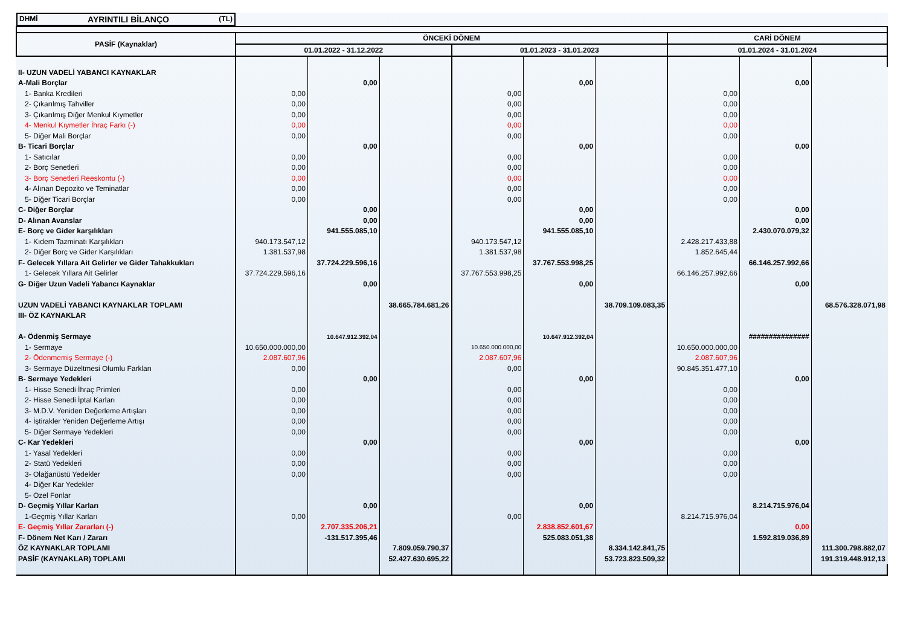| DHMİ AYRINTILI BİLANÇO (TL) | | | | | | | | | |
| PASİF (Kaynaklar) | ÖNCEKİ DÖNEM | | | | | | CARİ DÖNEM | | |
| | 01.01.2022 - 31.12.2022 | | | 01.01.2023 - 31.01.2023 | | | 01.01.2024 - 31.01.2024 | | |
| II- UZUN VADELİ YABANCI KAYNAKLAR | | | | | | | | | |
| A-Mali Borçlar | | 0,00 | | | 0,00 | | | 0,00 | |
| 1- Banka Kredileri | 0,00 | | | 0,00 | | | 0,00 | | |
| 2- Çıkarılmış Tahviller | 0,00 | | | 0,00 | | | 0,00 | | |
| 3- Çıkarılmış Diğer Menkul Kıymetler | 0,00 | | | 0,00 | | | 0,00 | | |
| 4- Menkul Kıymetler İhraç Farkı (-) | 0,00 | | | 0,00 | | | 0,00 | | |
| 5- Diğer Mali Borçlar | 0,00 | | | 0,00 | | | 0,00 | | |
| B- Ticari Borçlar | | 0,00 | | | 0,00 | | | 0,00 | |
| 1- Satıcılar | 0,00 | | | 0,00 | | | 0,00 | | |
| 2- Borç Senetleri | 0,00 | | | 0,00 | | | 0,00 | | |
| 3- Borç Senetleri Reeskontu (-) | 0,00 | | | 0,00 | | | 0,00 | | |
| 4- Alınan Depozito ve Teminatlar | 0,00 | | | 0,00 | | | 0,00 | | |
| 5- Diğer Ticari Borçlar | 0,00 | | | 0,00 | | | 0,00 | | |
| C- Diğer Borçlar | | 0,00 | | | 0,00 | | | 0,00 | |
| D- Alınan Avanslar | | 0,00 | | | 0,00 | | | 0,00 | |
| E- Borç ve Gider karşılıkları | | 941.555.085,10 | | | 941.555.085,10 | | | 2.430.070.079,32 | |
| 1- Kıdem Tazminatı Karşılıkları | 940.173.547,12 | | | 940.173.547,12 | | | 2.428.217.433,88 | | |
| 2- Diğer Borç ve Gider Karşılıkları | 1.381.537,98 | | | 1.381.537,98 | | | 1.852.645,44 | | |
| F- Gelecek Yıllara Ait Gelirler ve Gider Tahakkukları | | 37.724.229.596,16 | | | 37.767.553.998,25 | | | 66.146.257.992,66 | |
| 1- Gelecek Yıllara Ait Gelirler | 37.724.229.596,16 | | | 37.767.553.998,25 | | | 66.146.257.992,66 | | |
| G- Diğer Uzun Vadeli Yabancı Kaynaklar | | 0,00 | | | 0,00 | | | 0,00 | |
| UZUN VADELİ YABANCI KAYNAKLAR TOPLAMI | | | 38.665.784.681,26 | | | 38.709.109.083,35 | | | 68.576.328.071,98 |
| III- ÖZ KAYNAKLAR | | | | | | | | | |
| A- Ödenmiş Sermaye | | 10.647.912.392,04 | | | 10.647.912.392,04 | | | ############### | |
| 1- Sermaye | 10.650.000.000,00 | | | 10.650.000.000,00 | | | 10.650.000.000,00 | | |
| 2- Ödenmemiş Sermaye (-) | 2.087.607,96 | | | 2.087.607,96 | | | 2.087.607,96 | | |
| 3- Sermaye Düzeltmesi Olumlu Farkları | 0,00 | | | 0,00 | | | 90.845.351.477,10 | | |
| B- Sermaye Yedekleri | | 0,00 | | | 0,00 | | | 0,00 | |
| 1- Hisse Senedi İhraç Primleri | 0,00 | | | 0,00 | | | 0,00 | | |
| 2- Hisse Senedi İptal Karları | 0,00 | | | 0,00 | | | 0,00 | | |
| 3- M.D.V. Yeniden Değerleme Artışları | 0,00 | | | 0,00 | | | 0,00 | | |
| 4- İştirakler Yeniden Değerleme Artışı | 0,00 | | | 0,00 | | | 0,00 | | |
| 5- Diğer Sermaye Yedekleri | 0,00 | | | 0,00 | | | 0,00 | | |
| C- Kar Yedekleri | | 0,00 | | | 0,00 | | | 0,00 | |
| 1- Yasal Yedekleri | 0,00 | | | 0,00 | | | 0,00 | | |
| 2- Statü Yedekleri | 0,00 | | | 0,00 | | | 0,00 | | |
| 3- Olağanüstü Yedekler | 0,00 | | | 0,00 | | | 0,00 | | |
| 4- Diğer Kar Yedekler | | | | | | | | | |
| 5- Özel Fonlar | | | | | | | | | |
| D- Geçmiş Yıllar Karları | | 0,00 | | | 0,00 | | | 8.214.715.976,04 | |
| 1-Geçmiş Yıllar Karları | 0,00 | | | 0,00 | | | 8.214.715.976,04 | | |
| E- Geçmiş Yıllar Zararları (-) | | 2.707.335.206,21 | | | 2.838.852.601,67 | | | 0,00 | |
| F- Dönem Net Karı / Zararı | | -131.517.395,46 | | | 525.083.051,38 | | | 1.592.819.036,89 | |
| ÖZ KAYNAKLAR TOPLAMI | | | 7.809.059.790,37 | | | 8.334.142.841,75 | | | 111.300.798.882,07 |
| PASİF (KAYNAKLAR) TOPLAMI | | | 52.427.630.695,22 | | | 53.723.823.509,32 | | | 191.319.448.912,13 |